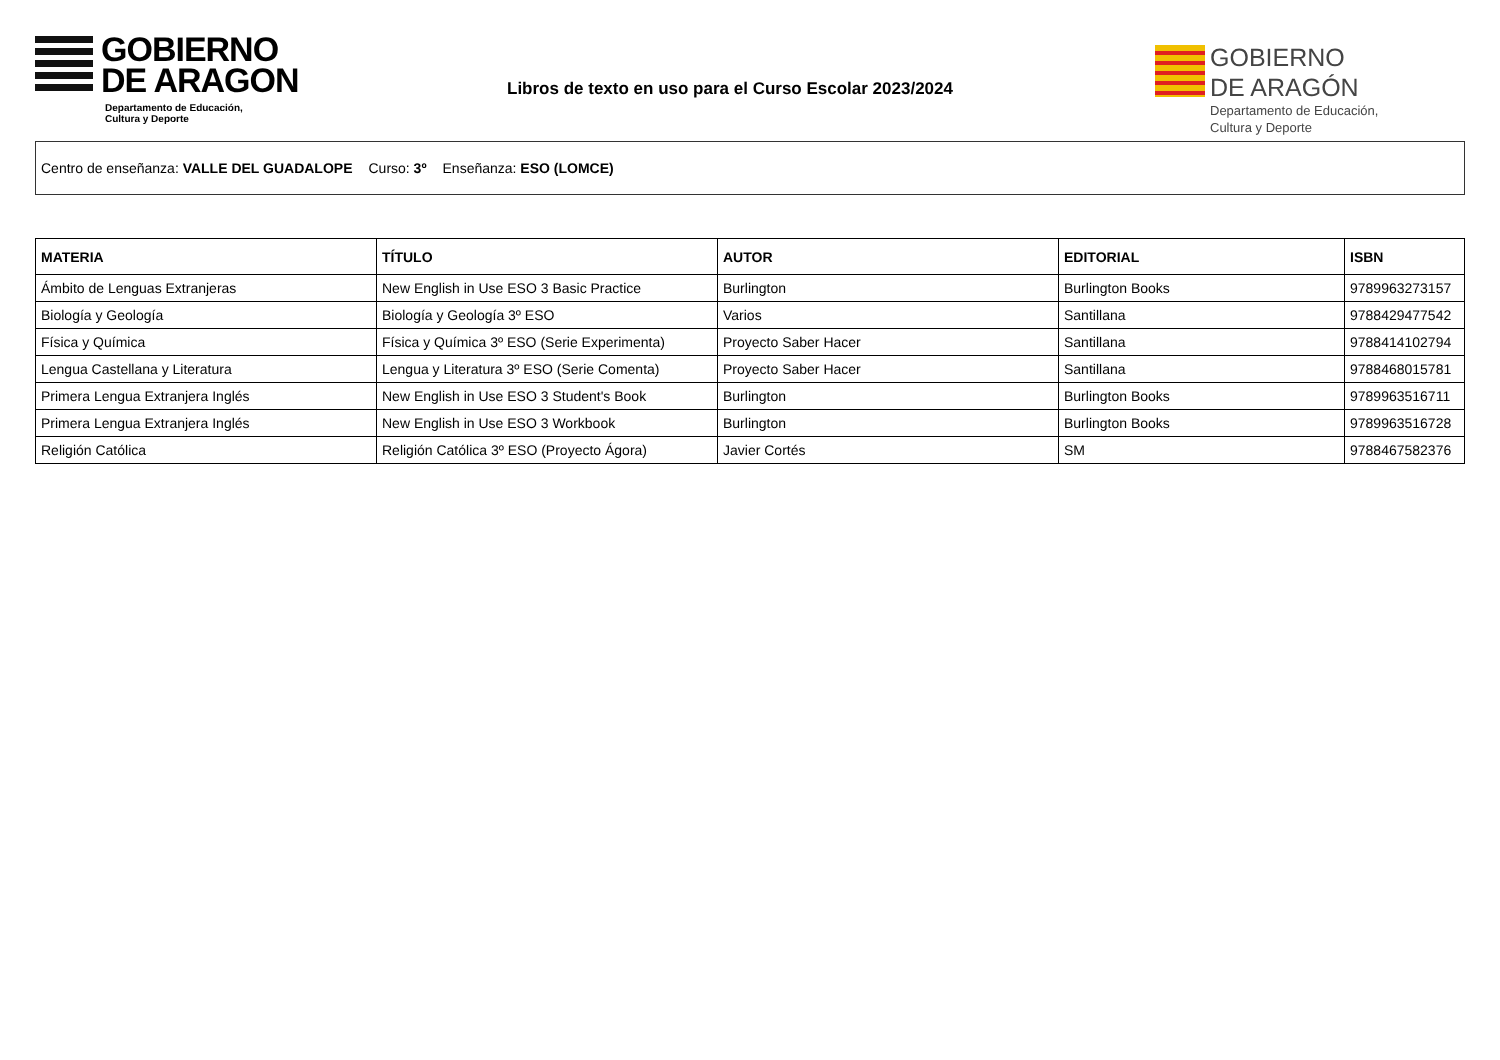GOBIERNO
DE ARAGON
Departamento de Educación,
Cultura y Deporte
Libros de texto en uso para el Curso Escolar 2023/2024
GOBIERNO
DE ARAGÓN
Departamento de Educación,
Cultura y Deporte
Centro de enseñanza: VALLE DEL GUADALOPE Curso: 3º Enseñanza: ESO (LOMCE)
| MATERIA | TÍTULO | AUTOR | EDITORIAL | ISBN |
| --- | --- | --- | --- | --- |
| Ámbito de Lenguas Extranjeras | New English in Use ESO 3 Basic Practice | Burlington | Burlington Books | 9789963273157 |
| Biología y Geología | Biología y Geología 3º ESO | Varios | Santillana | 9788429477542 |
| Física y Química | Física y Química 3º ESO (Serie Experimenta) | Proyecto Saber Hacer | Santillana | 9788414102794 |
| Lengua Castellana y Literatura | Lengua y Literatura 3º ESO (Serie Comenta) | Proyecto Saber Hacer | Santillana | 9788468015781 |
| Primera Lengua Extranjera Inglés | New English in Use ESO 3 Student's Book | Burlington | Burlington Books | 9789963516711 |
| Primera Lengua Extranjera Inglés | New English in Use ESO 3 Workbook | Burlington | Burlington Books | 9789963516728 |
| Religión Católica | Religión Católica 3º ESO (Proyecto Ágora) | Javier Cortés | SM | 9788467582376 |